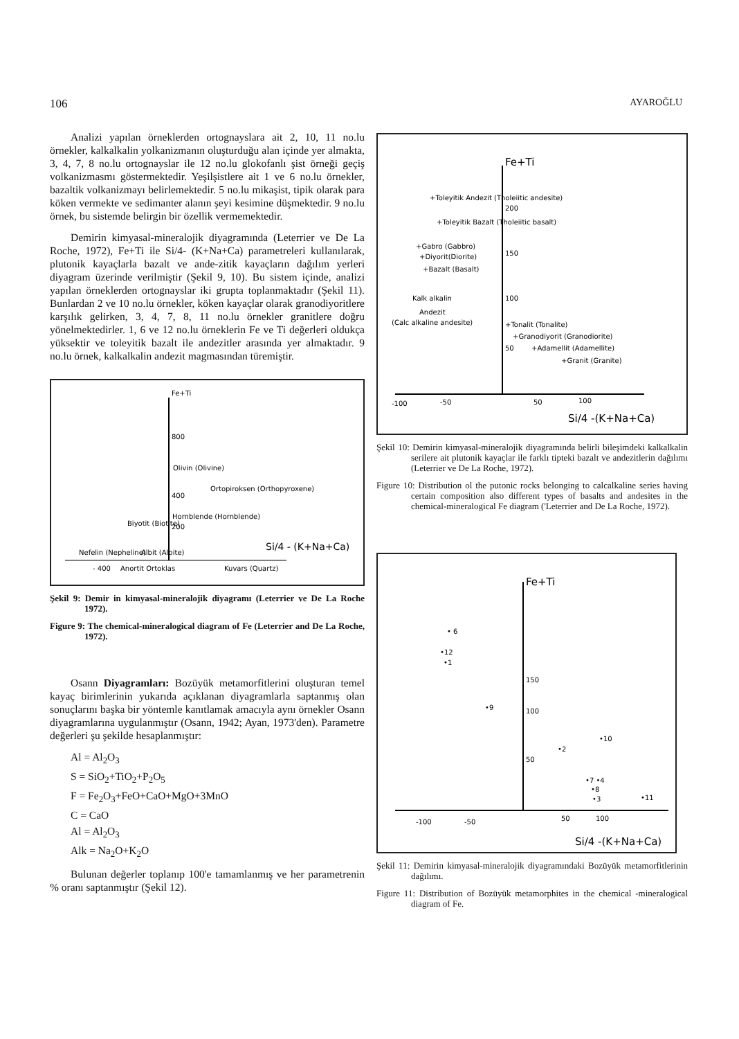106 AYAROĞLU
Analizi yapılan örneklerden ortognayslara ait 2, 10, 11 no.lu örnekler, kalkalkalin yolkanizmanın oluşturduğu alan içinde yer almakta, 3, 4, 7, 8 no.lu ortognayslar ile 12 no.lu glokofanlı şist örneği geçiş volkanizmasmı göstermektedir. Yeşilşistlere ait 1 ve 6 no.lu örnekler, bazaltik volkanizmayı belirlemektedir. 5 no.lu mikaşist, tipik olarak para köken vermekte ve sedimanter alanın şeyi kesimine düşmektedir. 9 no.lu örnek, bu sistemde belirgin bir özellik vermemektedir.
Demirin kimyasal-mineralojik diyagramında (Leterrier ve De La Roche, 1972), Fe+Ti ile Si/4- (K+Na+Ca) parametreleri kullanılarak, plutonik kayaçlarla bazalt ve ande-zitik kayaçların dağılım yerleri diyagram üzerinde verilmiştir (Şekil 9, 10). Bu sistem içinde, analizi yapılan örneklerden ortognayslar iki grupta toplanmaktadır (Şekil 11). Bunlardan 2 ve 10 no.lu örnekler, köken kayaçlar olarak granodiyoritlere karşılık gelirken, 3, 4, 7, 8, 11 no.lu örnekler granitlere doğru yönelmektedirler. 1, 6 ve 12 no.lu örneklerin Fe ve Ti değerleri oldukça yüksektir ve toleyitik bazalt ile andezitler arasında yer almaktadır. 9 no.lu örnek, kalkalkalin andezit magmasından türemiştir.
Fe+Ti
800
400
200
Olivin (Olivine)
Ortopiroksen (Orthopyroxene)
Hornblende (Hornblende)
Biyotit (Biotite)
Nefelin (Nepheline)
Albit (Albite)
- 400
Anortit Ortoklas
Kuvars (Quartz)
Si/4 - (K+Na+Ca)
Şekil 9: Demir in kimyasal-mineralojik diyagramı (Leterrier ve De La Roche 1972).
Figure 9: The chemical-mineralogical diagram of Fe (Leterrier and De La Roche, 1972).
Osann Diyagramları: Bozüyük metamorfitlerini oluşturan temel kayaç birimlerinin yukarıda açıklanan diyagramlarla saptanmış olan sonuçlarını başka bir yöntemle kanıtlamak amacıyla aynı örnekler Osann diyagramlarına uygulanmıştır (Osann, 1942; Ayan, 1973'den). Parametre değerleri şu şekilde hesaplanmıştır:
Al = Al<sub>2</sub>O<sub>3</sub>
S = SiO<sub>2</sub>+TiO<sub>2</sub>+P<sub>2</sub>O<sub>5</sub>
F = Fe<sub>2</sub>O<sub>3</sub>+FeO+CaO+MgO+3MnO
C = CaO
Al = Al<sub>2</sub>O<sub>3</sub>
Alk = Na<sub>2</sub>O+K<sub>2</sub>O
Bulunan değerler toplanıp 100'e tamamlanmış ve her parametrenin % oranı saptanmıştır (Şekil 12).
Fe+Ti
+Toleyitik Andezit (Tholeiitic andesite)
200
+Toleyitik Bazalt (Tholeiitic basalt)
+Gabro (Gabbro)
+Diyorit(Diorite)
150
+Bazalt (Basalt)
Kalk alkalin
100
Andezit
(Calc alkaline andesite)
+Tonalit (Tonalite)
+Granodiyorit (Granodiorite)
50
+Adamellit (Adamellite)
+Granit (Granite)
-100
-50
50
100
Si/4 -(K+Na+Ca)
Şekil 10: Demirin kimyasal-mineralojik diyagramında belirli bileşimdeki kalkalkalin serilere ait plutonik kayaçlar ile farklı tipteki bazalt ve andezitlerin dağılımı (Leterrier ve De La Roche, 1972).
Figure 10: Distribution ol the putonic rocks belonging to calcalkaline series having certain composition also different types of basalts and andesites in the chemical-mineralogical Fe diagram ('Leterrier and De La Roche, 1972).
Fe+Ti
• 6
•12
•1
150
•9
100
•10
•2
50
•7 •4
•8
•3
•11
-100
-50
50
100
Si/4 -(K+Na+Ca)
Şekil 11: Demirin kimyasal-mineralojik diyagramındaki Bozüyük metamorfitlerinin dağılımı.
Figure 11: Distribution of Bozüyük metamorphites in the chemical -mineralogical diagram of Fe.